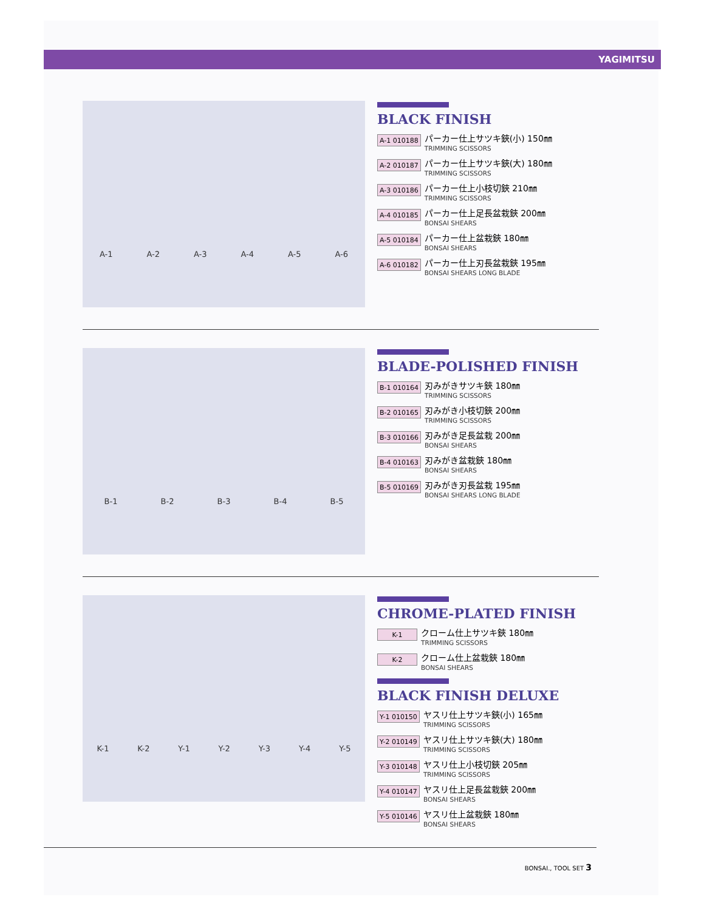YAGIMITSU
A-1 A-2 A-3 A-4 A-5 A-6
BLACK FINISH
A-1 010188
パーカー仕上サツキ鋏(小) 150㎜
TRIMMING SCISSORS
A-2 010187
パーカー仕上サツキ鋏(大) 180㎜
TRIMMING SCISSORS
A-3 010186
パーカー仕上小枝切鋏 210㎜
TRIMMING SCISSORS
A-4 010185
パーカー仕上足長盆栽鋏 200㎜
BONSAI SHEARS
A-5 010184
パーカー仕上盆栽鋏 180㎜
BONSAI SHEARS
A-6 010182
パーカー仕上刃長盆栽鋏 195㎜
BONSAI SHEARS LONG BLADE
B-1 B-2 B-3 B-4 B-5
BLADE-POLISHED FINISH
B-1 010164
刃みがきサツキ鋏 180㎜
TRIMMING SCISSORS
B-2 010165
刃みがき小枝切鋏 200㎜
TRIMMING SCISSORS
B-3 010166
刃みがき足長盆栽 200㎜
BONSAI SHEARS
B-4 010163
刃みがき盆栽鋏 180㎜
BONSAI SHEARS
B-5 010169
刃みがき刃長盆栽 195㎜
BONSAI SHEARS LONG BLADE
K-1 K-2 Y-1 Y-2 Y-3 Y-4 Y-5
CHROME-PLATED FINISH
K-1
クローム仕上サツキ鋏 180㎜
TRIMMING SCISSORS
K-2
クローム仕上盆栽鋏 180㎜
BONSAI SHEARS
BLACK FINISH DELUXE
Y-1 010150
ヤスリ仕上サツキ鋏(小) 165㎜
TRIMMING SCISSORS
Y-2 010149
ヤスリ仕上サツキ鋏(大) 180㎜
TRIMMING SCISSORS
Y-3 010148
ヤスリ仕上小枝切鋏 205㎜
TRIMMING SCISSORS
Y-4 010147
ヤスリ仕上足長盆栽鋏 200㎜
BONSAI SHEARS
Y-5 010146
ヤスリ仕上盆栽鋏 180㎜
BONSAI SHEARS
BONSAI., TOOL SET 3